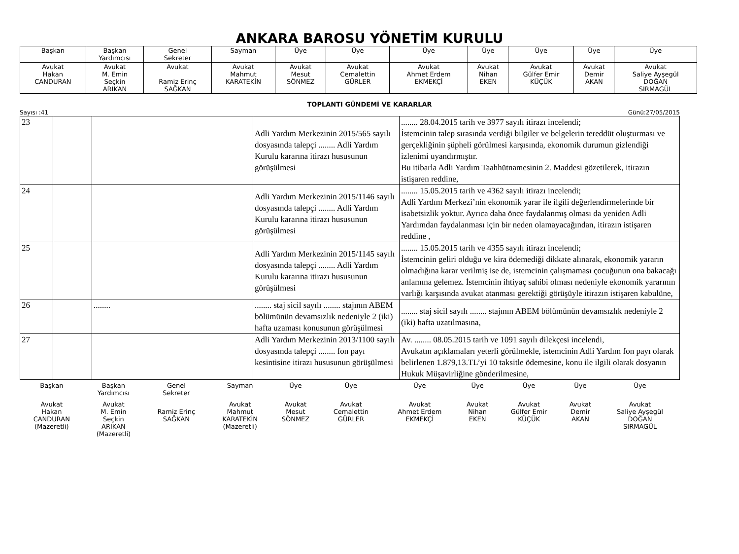ANKARA BAROSU YÖNETİM KURULU
| Başkan | Başkan Yardımcısı | Genel Sekreter | Sayman | Üye | Üye | Üye | Üye | Üye | Üye | Üye |
| Avukat Hakan CANDURAN | Avukat M. Emin Seçkin ARIKAN | Avukat Ramiz Erinç SAĞKAN | Avukat Mahmut KARATEKİN | Avukat Mesut SÖNMEZ | Avukat Cemalettin GÜRLER | Avukat Ahmet Erdem EKMEKÇİ | Avukat Nihan EKEN | Avukat Gülfer Emir KÜÇÜK | Avukat Demir AKAN | Avukat Saliye Ayşegül DOĞAN SIRMAGÜL |
TOPLANTI GÜNDEMİ VE KARARLAR
Sayısı :41 Günü:27/05/2015
| 23 | | | Adli Yardım Merkezinin 2015/565 sayılı dosyasında talepçi ........ Adli Yardım Kurulu kararına itirazı hususunun görüşülmesi | ........ 28.04.2015 tarih ve 3977 sayılı itirazı incelendi; İstemcinin talep sırasında verdiği bilgiler ve belgelerin tereddüt oluşturması ve gerçekliğinin şüpheli görülmesi karşısında, ekonomik durumun gizlendiği izlenimi uyandırmıştır. Bu itibarla Adli Yardım Taahhütnamesinin 2. Maddesi gözetilerek, itirazın istişaren reddine, |
| 24 | | | Adli Yardım Merkezinin 2015/1146 sayılı dosyasında talepçi ........ Adli Yardım Kurulu kararına itirazı hususunun görüşülmesi | ........ 15.05.2015 tarih ve 4362 sayılı itirazı incelendi; Adli Yardım Merkezi’nin ekonomik yarar ile ilgili değerlendirmelerinde bir isabetsizlik yoktur. Ayrıca daha önce faydalanmış olması da yeniden Adli Yardımdan faydalanması için bir neden olamayacağından, itirazın istişaren reddine , |
| 25 | | | Adli Yardım Merkezinin 2015/1145 sayılı dosyasında talepçi ........ Adli Yardım Kurulu kararına itirazı hususunun görüşülmesi | ........ 15.05.2015 tarih ve 4355 sayılı itirazı incelendi; İstemcinin geliri olduğu ve kira ödemediği dikkate alınarak, ekonomik yararın olmadığına karar verilmiş ise de, istemcinin çalışmaması çocuğunun ona bakacağı anlamına gelemez. İstemcinin ihtiyaç sahibi olması nedeniyle ekonomik yararının varlığı karşısında avukat atanması gerektiği görüşüyle itirazın istişaren kabulüne, |
| 26 | | ........ | ........ staj sicil sayılı ........ stajının ABEM bölümünün devamsızlık nedeniyle 2 (iki) hafta uzaması konusunun görüşülmesi | ........ staj sicil sayılı ........ stajının ABEM bölümünün devamsızlık nedeniyle 2 (iki) hafta uzatılmasına, |
| 27 | | | Adli Yardım Merkezinin 2013/1100 sayılı dosyasında talepçi ........ fon payı kesintisine itirazı hususunun görüşülmesi | Av. ........ 08.05.2015 tarih ve 1091 sayılı dilekçesi incelendi, Avukatın açıklamaları yeterli görülmekle, istemcinin Adli Yardım fon payı olarak belirlenen 1.879,13.TL’yi 10 taksitle ödemesine, konu ile ilgili olarak dosyanın Hukuk Müşavirliğine gönderilmesine, |
| Başkan | Başkan Yardımcısı | Genel Sekreter | Sayman | Üye | Üye | Üye | Üye | Üye | Üye | Üye |
| Avukat Hakan CANDURAN (Mazeretli) | Avukat M. Emin Seçkin ARIKAN (Mazeretli) | Ramiz Erinç SAĞKAN | Avukat Mahmut KARATEKİN (Mazeretli) | Avukat Mesut SÖNMEZ | Avukat Cemalettin GÜRLER | Avukat Ahmet Erdem EKMEKÇİ | Avukat Nihan EKEN | Avukat Gülfer Emir KÜÇÜK | Avukat Demir AKAN | Avukat Saliye Ayşegül DOĞAN SIRMAGÜL |